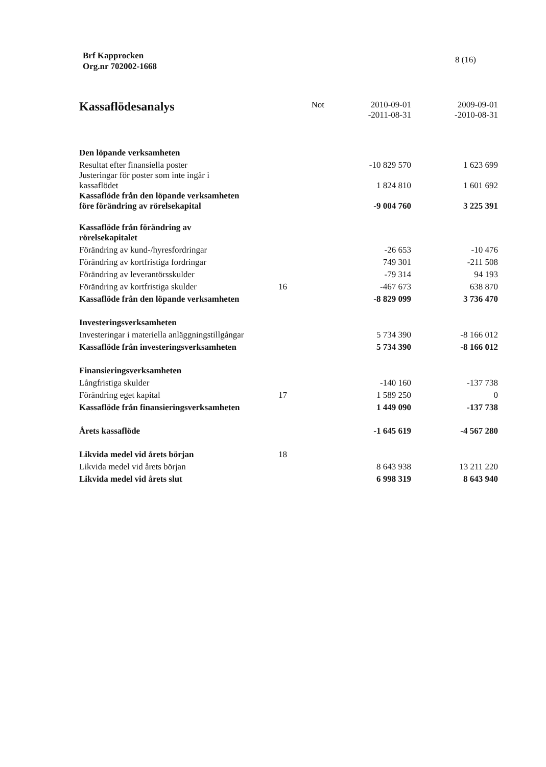Brf Kapprocken
Org.nr 702002-1668
8 (16)
| Kassaflödesanalys | Not | 2010-09-01 -2011-08-31 | 2009-09-01 -2010-08-31 |
| --- | --- | --- | --- |
| Den löpande verksamheten | | | |
| Resultat efter finansiella poster | | -10 829 570 | 1 623 699 |
| Justeringar för poster som inte ingår i kassaflödet | | 1 824 810 | 1 601 692 |
| Kassaflöde från den löpande verksamheten före förändring av rörelsekapital | | -9 004 760 | 3 225 391 |
| Kassaflöde från förändring av rörelsekapitalet | | | |
| Förändring av kund-/hyresfordringar | | -26 653 | -10 476 |
| Förändring av kortfristiga fordringar | | 749 301 | -211 508 |
| Förändring av leverantörsskulder | | -79 314 | 94 193 |
| Förändring av kortfristiga skulder | 16 | -467 673 | 638 870 |
| Kassaflöde från den löpande verksamheten | | -8 829 099 | 3 736 470 |
| Investeringsverksamheten | | | |
| Investeringar i materiella anläggningstillgångar | | 5 734 390 | -8 166 012 |
| Kassaflöde från investeringsverksamheten | | 5 734 390 | -8 166 012 |
| Finansieringsverksamheten | | | |
| Långfristiga skulder | | -140 160 | -137 738 |
| Förändring eget kapital | 17 | 1 589 250 | 0 |
| Kassaflöde från finansieringsverksamheten | | 1 449 090 | -137 738 |
| Årets kassaflöde | | -1 645 619 | -4 567 280 |
| Likvida medel vid årets början | 18 | | |
| Likvida medel vid årets början | | 8 643 938 | 13 211 220 |
| Likvida medel vid årets slut | | 6 998 319 | 8 643 940 |